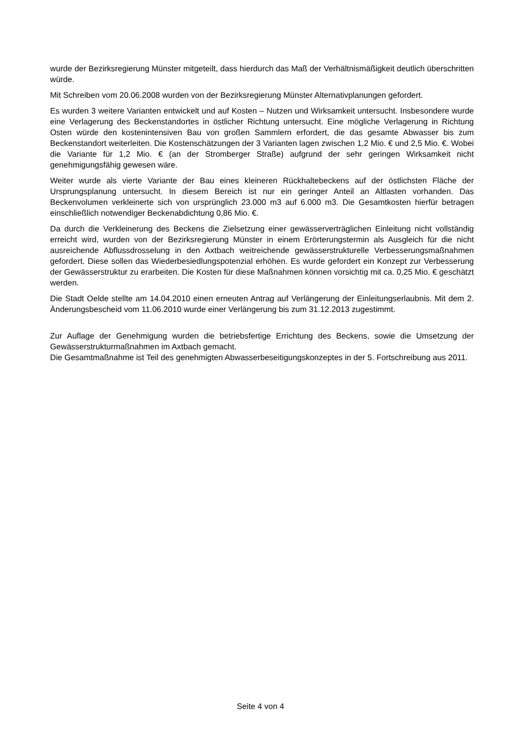wurde der Bezirksregierung Münster mitgeteilt, dass hierdurch das Maß der Verhältnismäßigkeit deutlich überschritten würde.
Mit Schreiben vom 20.06.2008 wurden von der Bezirksregierung Münster Alternativplanungen gefordert.
Es wurden 3 weitere Varianten entwickelt und auf Kosten – Nutzen und Wirksamkeit untersucht. Insbesondere wurde eine Verlagerung des Beckenstandortes in östlicher Richtung untersucht. Eine mögliche Verlagerung in Richtung Osten würde den kostenintensiven Bau von großen Sammlern erfordert, die das gesamte Abwasser bis zum Beckenstandort weiterleiten. Die Kostenschätzungen der 3 Varianten lagen zwischen 1,2 Mio. € und 2,5 Mio. €. Wobei die Variante für 1,2 Mio. € (an der Stromberger Straße) aufgrund der sehr geringen Wirksamkeit nicht genehmigungsfähig gewesen wäre.
Weiter wurde als vierte Variante der Bau eines kleineren Rückhaltebeckens auf der östlichsten Fläche der Ursprungsplanung untersucht. In diesem Bereich ist nur ein geringer Anteil an Altlasten vorhanden. Das Beckenvolumen verkleinerte sich von ursprünglich 23.000 m3 auf 6.000 m3. Die Gesamtkosten hierfür betragen einschließlich notwendiger Beckenabdichtung 0,86 Mio. €.
Da durch die Verkleinerung des Beckens die Zielsetzung einer gewässerverträglichen Einleitung nicht vollständig erreicht wird, wurden von der Bezirksregierung Münster in einem Erörterungstermin als Ausgleich für die nicht ausreichende Abflussdrosselung in den Axtbach weitreichende gewässerstrukturelle Verbesserungsmaßnahmen gefordert. Diese sollen das Wiederbesiedlungspotenzial erhöhen. Es wurde gefordert ein Konzept zur Verbesserung der Gewässerstruktur zu erarbeiten. Die Kosten für diese Maßnahmen können vorsichtig mit ca. 0,25 Mio. € geschätzt werden.
Die Stadt Oelde stellte am 14.04.2010 einen erneuten Antrag auf Verlängerung der Einleitungserlaubnis. Mit dem 2. Änderungsbescheid vom 11.06.2010 wurde einer Verlängerung bis zum 31.12.2013 zugestimmt.
Zur Auflage der Genehmigung wurden die betriebsfertige Errichtung des Beckens, sowie die Umsetzung der Gewässerstrukturmaßnahmen im Axtbach gemacht.
Die Gesamtmaßnahme ist Teil des genehmigten Abwasserbeseitigungskonzeptes in der 5. Fortschreibung aus 2011.
Seite 4 von 4